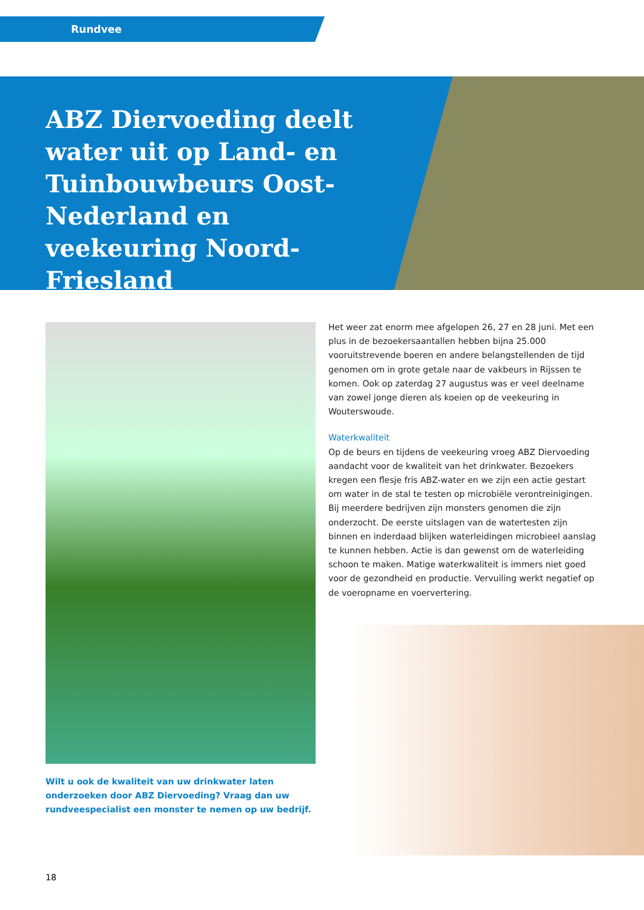Rundvee
ABZ Diervoeding deelt water uit op Land- en Tuinbouwbeurs Oost-Nederland en veekeuring Noord-Friesland
Wilt u ook de kwaliteit van uw drinkwater laten onderzoeken door ABZ Diervoeding? Vraag dan uw rundveespecialist een monster te nemen op uw bedrijf.
Het weer zat enorm mee afgelopen 26, 27 en 28 juni. Met een plus in de bezoekersaantallen hebben bijna 25.000 vooruitstrevende boeren en andere belangstellenden de tijd genomen om in grote getale naar de vakbeurs in Rijssen te komen. Ook op zaterdag 27 augustus was er veel deelname van zowel jonge dieren als koeien op de veekeuring in Wouterswoude.
Waterkwaliteit
Op de beurs en tijdens de veekeuring vroeg ABZ Diervoeding aandacht voor de kwaliteit van het drinkwater. Bezoekers kregen een flesje fris ABZ-water en we zijn een actie gestart om water in de stal te testen op microbiële verontreinigingen. Bij meerdere bedrijven zijn monsters genomen die zijn onderzocht. De eerste uitslagen van de watertesten zijn binnen en inderdaad blijken waterleidingen microbieel aanslag te kunnen hebben. Actie is dan gewenst om de waterleiding schoon te maken. Matige waterkwaliteit is immers niet goed voor de gezondheid en productie. Vervuiling werkt negatief op de voeropname en voervertering.
18